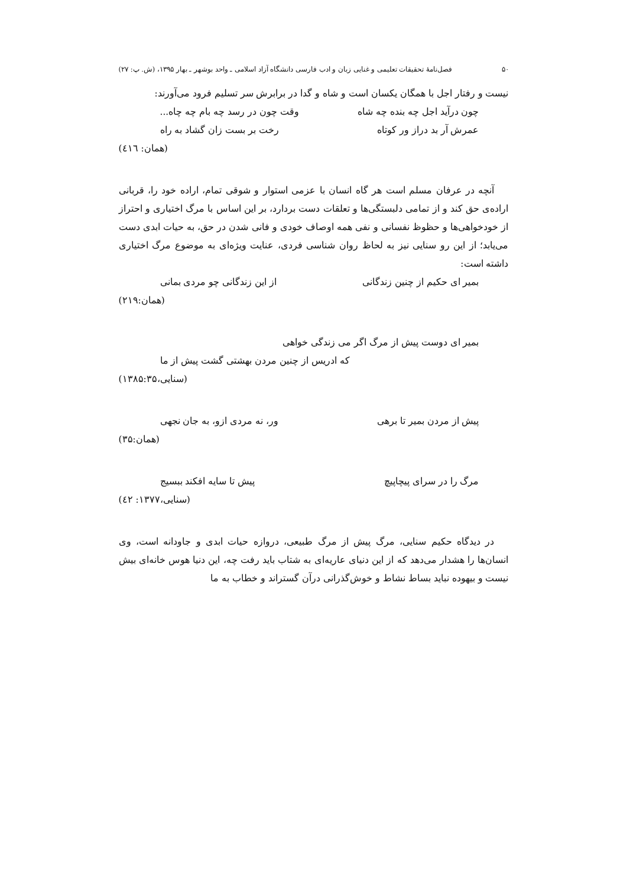۵۰ فصل‌نامهٔ تحقیقات تعلیمی و غنایی زبان و ادب فارسی دانشگاه آزاد اسلامی ـ واحد بوشهر ـ بهار ۱۳۹۵، (ش. پ: ۲۷)
نیست و رفتار اجل با همگان یکسان است و شاه و گدا در برابرش سر تسلیم فرود می‌آورند:
چون درآید اجل چه بنده چه شاه وقت چون در رسد چه بام چه چاه...
عمرش آر بد دراز ور کوتاه رخت بر بست زان گشاد به راه
(همان: ٤١٦)
آنچه در عرفان مسلم است هر گاه انسان با عزمی استوار و شوقی تمام، اراده خود را، قربانی اراده‌ی حق کند و از تمامی دلبستگی‌ها و تعلقات دست بردارد، بر این اساس با مرگ اختیاری و احتراز از خودخواهی‌ها و حظوظ نفسانی و نفی همه اوصاف خودی و فانی شدن در حق، به حیات ابدی دست می‌یابد؛ از این رو سنایی نیز به لحاظ روان شناسی فردی، عنایت ویژه‌ای به موضوع مرگ اختیاری داشته است:
بمیر ای حکیم از چنین زندگانی از این زندگانی چو مردی بمانی
(همان:۲۱۹)
بمیر ای دوست پیش از مرگ اگر می زندگی خواهی
که ادریس از چنین مردن بهشتی گشت پیش از ما
(سنایی،۱۳۸۵:۳۵)
پیش از مردن بمیر تا برهی ور، نه مردی ازو، به جان نجهی
(همان:۳۵)
مرگ را در سرای پیچاپیچ پیش تا سایه افکند ببسیج
(سنایی،۱۳۷۷: ٤٢)
در دیدگاه حکیم سنایی، مرگ پیش از مرگ طبیعی، دروازه حیات ابدی و جاودانه است، وی انسان‌ها را هشدار می‌دهد که از این دنیای عاریه‌ای به شتاب باید رفت چه، این دنیا هوس خانه‌ای بیش نیست و بیهوده نباید بساط نشاط و خوش‌گذرانی درآن گستراند و خطاب به ما